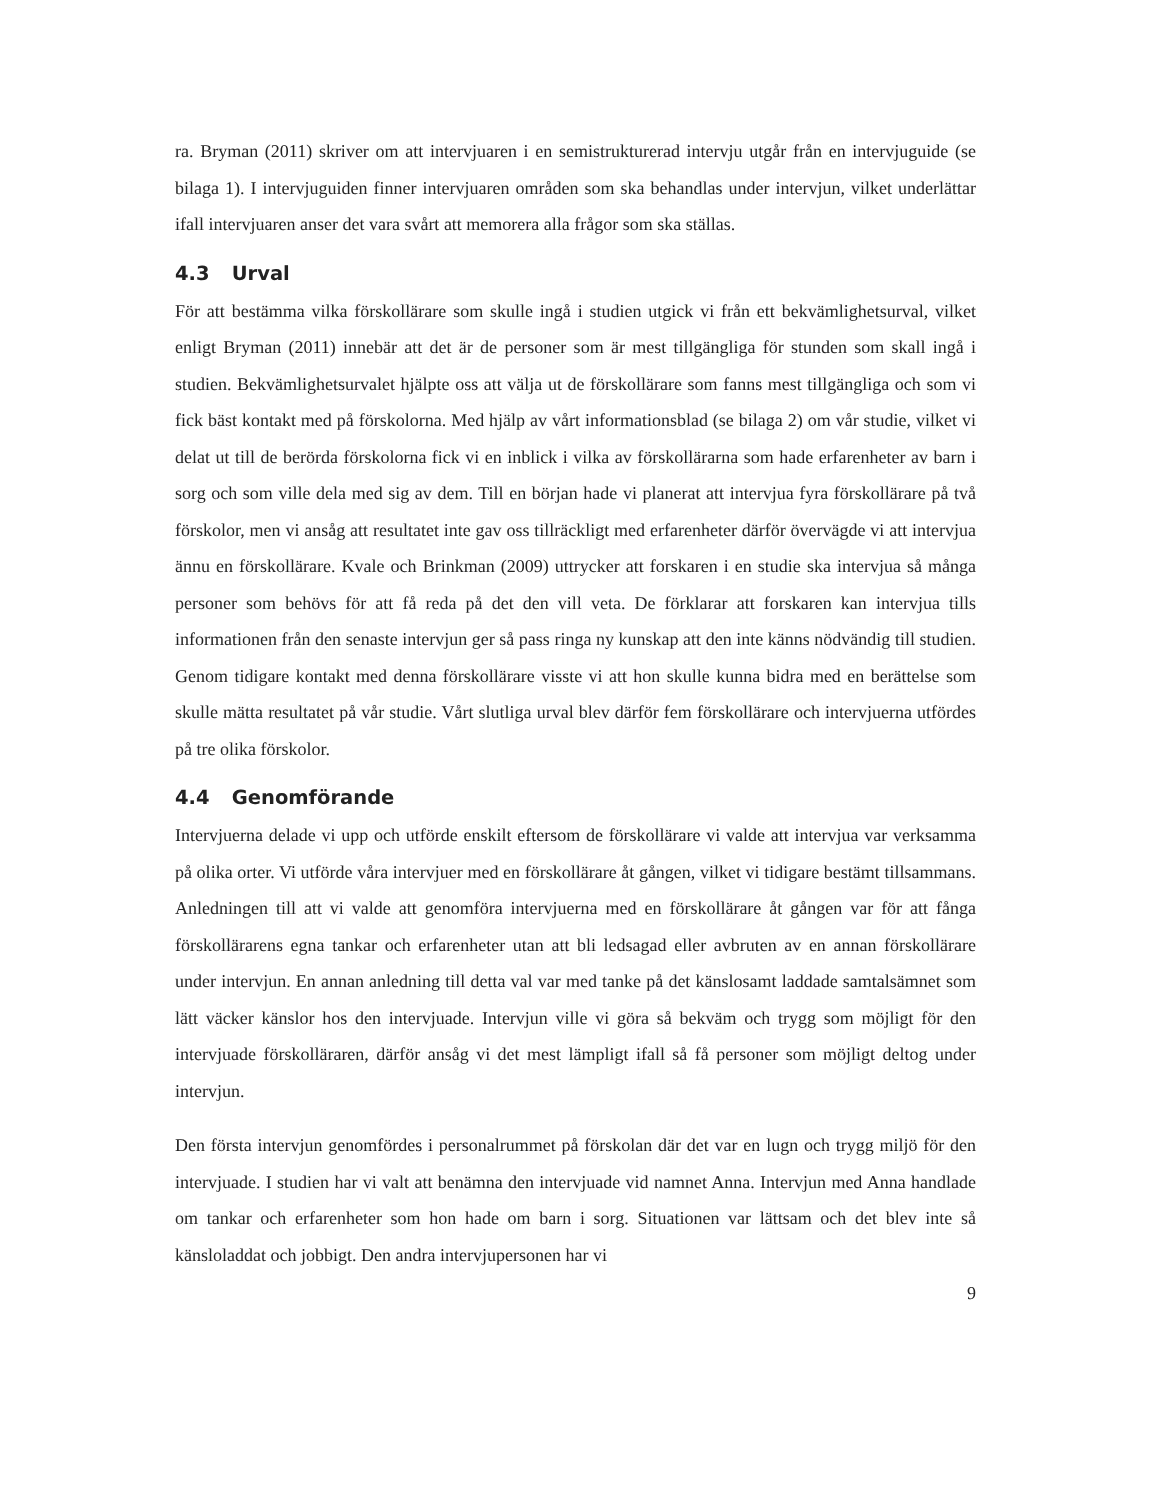ra. Bryman (2011) skriver om att intervjuaren i en semistrukturerad intervju utgår från en inter­vjuguide (se bilaga 1). I intervjuguiden finner intervjuaren områden som ska behandlas under in­tervjun, vilket underlättar ifall intervjuaren anser det vara svårt att memorera alla frågor som ska ställas.
4.3 Urval
För att bestämma vilka förskollärare som skulle ingå i studien utgick vi från ett bekvämlighetsur­val, vilket enligt Bryman (2011) innebär att det är de personer som är mest tillgängliga för stun­den som skall ingå i studien. Bekvämlighetsurvalet hjälpte oss att välja ut de förskollärare som fanns mest tillgängliga och som vi fick bäst kontakt med på förskolorna. Med hjälp av vårt in­formationsblad (se bilaga 2) om vår studie, vilket vi delat ut till de berörda förskolorna fick vi en inblick i vilka av förskollärarna som hade erfarenheter av barn i sorg och som ville dela med sig av dem. Till en början hade vi planerat att intervjua fyra förskollärare på två förskolor, men vi ansåg att resultatet inte gav oss tillräckligt med erfarenheter därför övervägde vi att intervjua ännu en förskollärare. Kvale och Brinkman (2009) uttrycker att forskaren i en studie ska intervjua så många personer som behövs för att få reda på det den vill veta. De förklarar att forskaren kan intervjua tills informationen från den senaste intervjun ger så pass ringa ny kunskap att den inte känns nödvändig till studien. Genom tidigare kontakt med denna förskollärare visste vi att hon skulle kunna bidra med en berättelse som skulle mätta resultatet på vår studie. Vårt slutliga urval blev därför fem förskollärare och intervjuerna utfördes på tre olika förskolor.
4.4 Genomförande
Intervjuerna delade vi upp och utförde enskilt eftersom de förskollärare vi valde att intervjua var verksamma på olika orter. Vi utförde våra intervjuer med en förskollärare åt gången, vilket vi tidi­gare bestämt tillsammans. Anledningen till att vi valde att genomföra intervjuerna med en för­skollärare åt gången var för att fånga förskollärarens egna tankar och erfarenheter utan att bli led­sagad eller avbruten av en annan förskollärare under intervjun. En annan anledning till detta val var med tanke på det känslosamt laddade samtalsämnet som lätt väcker känslor hos den intervju­ade. Intervjun ville vi göra så bekväm och trygg som möjligt för den intervjuade förskolläraren, därför ansåg vi det mest lämpligt ifall så få personer som möjligt deltog under intervjun.
Den första intervjun genomfördes i personalrummet på förskolan där det var en lugn och trygg miljö för den intervjuade. I studien har vi valt att benämna den intervjuade vid namnet Anna. In­tervjun med Anna handlade om tankar och erfarenheter som hon hade om barn i sorg. Situatio­nen var lättsam och det blev inte så känsloladdat och jobbigt. Den andra intervjupersonen har vi
9